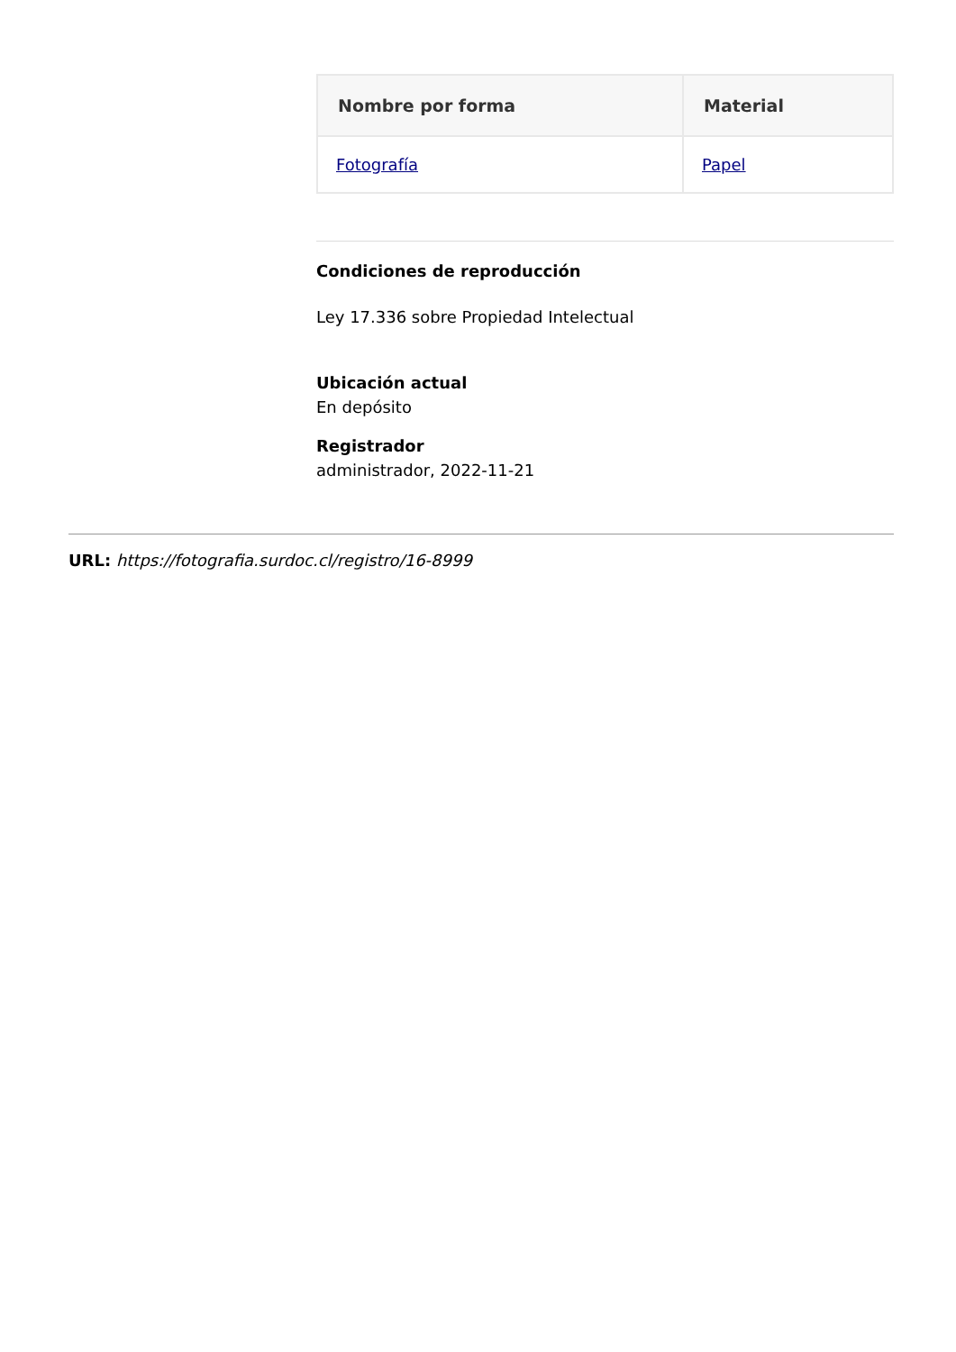| Nombre por forma | Material |
| --- | --- |
| Fotografía | Papel |
Condiciones de reproducción
Ley 17.336 sobre Propiedad Intelectual
Ubicación actual
En depósito
Registrador
administrador, 2022-11-21
URL: https://fotografia.surdoc.cl/registro/16-8999